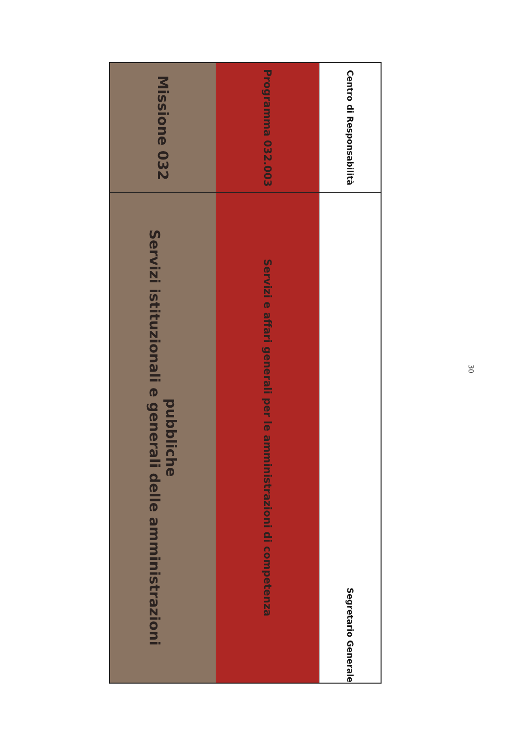| Missione 032 | Servizi istituzionali e generali delle amministrazioni pubbliche |
| Programma 032.003 | Servizi e affari generali per le amministrazioni di competenza |
| Centro di Responsabilità | Segretario Generale |
30